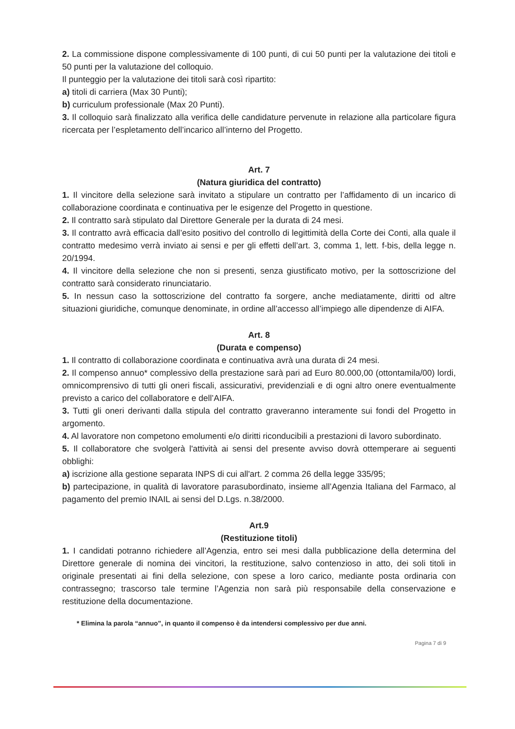2. La commissione dispone complessivamente di 100 punti, di cui 50 punti per la valutazione dei titoli e 50 punti per la valutazione del colloquio.
Il punteggio per la valutazione dei titoli sarà così ripartito:
a) titoli di carriera (Max 30 Punti);
b) curriculum professionale (Max 20 Punti).
3. Il colloquio sarà finalizzato alla verifica delle candidature pervenute in relazione alla particolare figura ricercata per l’espletamento dell’incarico all’interno del Progetto.
Art. 7
(Natura giuridica del contratto)
1. Il vincitore della selezione sarà invitato a stipulare un contratto per l’affidamento di un incarico di collaborazione coordinata e continuativa per le esigenze del Progetto in questione.
2. Il contratto sarà stipulato dal Direttore Generale per la durata di 24 mesi.
3. Il contratto avrà efficacia dall’esito positivo del controllo di legittimità della Corte dei Conti, alla quale il contratto medesimo verrà inviato ai sensi e per gli effetti dell’art. 3, comma 1, lett. f-bis, della legge n. 20/1994.
4. Il vincitore della selezione che non si presenti, senza giustificato motivo, per la sottoscrizione del contratto sarà considerato rinunciatario.
5. In nessun caso la sottoscrizione del contratto fa sorgere, anche mediatamente, diritti od altre situazioni giuridiche, comunque denominate, in ordine all’accesso all’impiego alle dipendenze di AIFA.
Art. 8
(Durata e compenso)
1. Il contratto di collaborazione coordinata e continuativa avrà una durata di 24 mesi.
2. Il compenso annuo* complessivo della prestazione sarà pari ad Euro 80.000,00 (ottontamila/00) lordi, omnicomprensivo di tutti gli oneri fiscali, assicurativi, previdenziali e di ogni altro onere eventualmente previsto a carico del collaboratore e dell’AIFA.
3. Tutti gli oneri derivanti dalla stipula del contratto graveranno interamente sui fondi del Progetto in argomento.
4. Al lavoratore non competono emolumenti e/o diritti riconducibili a prestazioni di lavoro subordinato.
5. Il collaboratore che svolgerà l'attività ai sensi del presente avviso dovrà ottemperare ai seguenti obblighi:
a) iscrizione alla gestione separata INPS di cui all'art. 2 comma 26 della legge 335/95;
b) partecipazione, in qualità di lavoratore parasubordinato, insieme all’Agenzia Italiana del Farmaco, al pagamento del premio INAIL ai sensi del D.Lgs. n.38/2000.
Art.9
(Restituzione titoli)
1. I candidati potranno richiedere all’Agenzia, entro sei mesi dalla pubblicazione della determina del Direttore generale di nomina dei vincitori, la restituzione, salvo contenzioso in atto, dei soli titoli in originale presentati ai fini della selezione, con spese a loro carico, mediante posta ordinaria con contrassegno; trascorso tale termine l’Agenzia non sarà più responsabile della conservazione e restituzione della documentazione.
* Elimina la parola “annuo”, in quanto il compenso è da intendersi complessivo per due anni.
Pagina 7 di 9